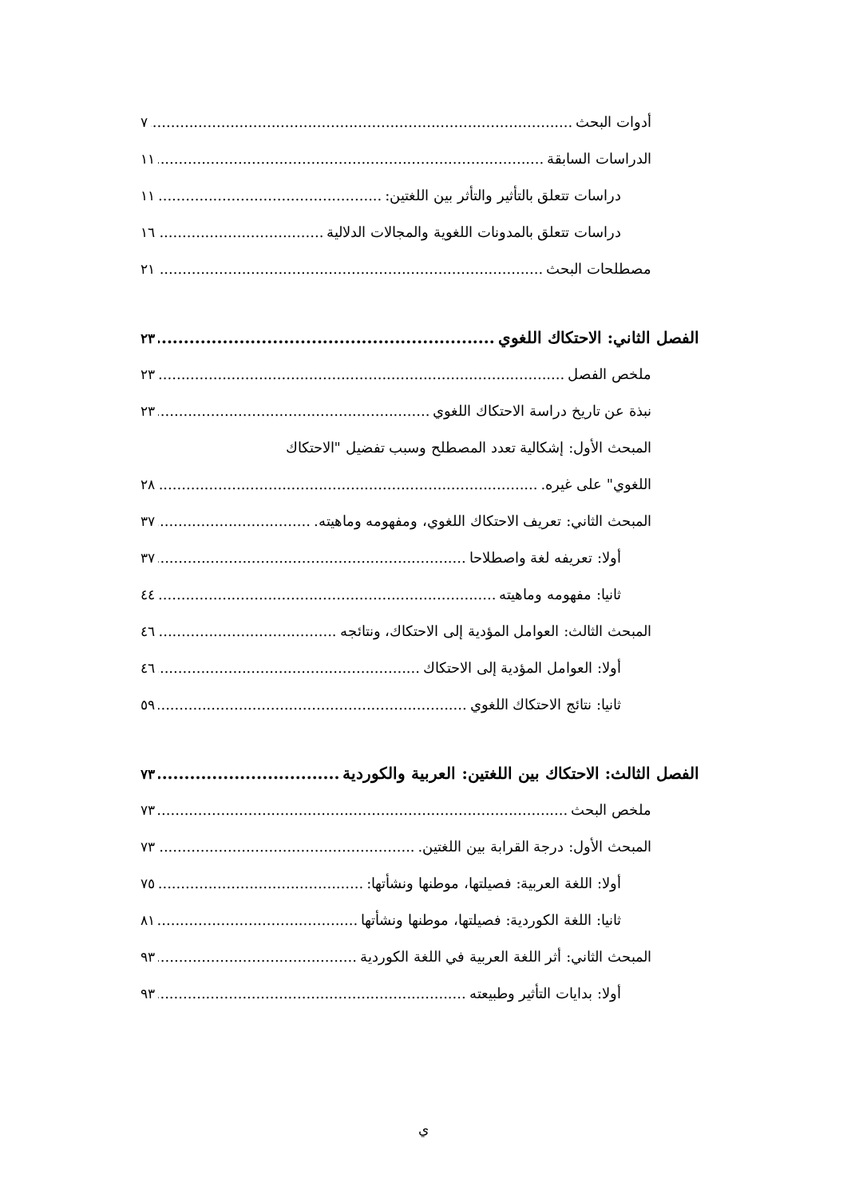أدوات البحث ٧
الدراسات السابقة ١١
دراسات تتعلق بالتأثير والتأثر بين اللغتين: ١١
دراسات تتعلق بالمدونات اللغوية والمجالات الدلالية ١٦
مصطلحات البحث ٢١
الفصل الثاني: الاحتكاك اللغوي ٢٣
ملخص الفصل ٢٣
نبذة عن تاريخ دراسة الاحتكاك اللغوي ٢٣
المبحث الأول: إشكالية تعدد المصطلح وسبب تفضيل "الاحتكاك
اللغوي" على غيره. ٢٨
المبحث الثاني: تعريف الاحتكاك اللغوي، ومفهومه وماهيته. ٣٧
أولا: تعريفه لغة واصطلاحا ٣٧
ثانيا: مفهومه وماهيته ٤٤
المبحث الثالث: العوامل المؤدية إلى الاحتكاك، ونتائجه ٤٦
أولا: العوامل المؤدية إلى الاحتكاك ٤٦
ثانيا: نتائج الاحتكاك اللغوي ٥٩
الفصل الثالث: الاحتكاك بين اللغتين: العربية والكوردية ٧٣
ملخص البحث ٧٣
المبحث الأول: درجة القرابة بين اللغتين. ٧٣
أولا: اللغة العربية: فصيلتها، موطنها ونشأتها: ٧٥
ثانيا: اللغة الكوردية: فصيلتها، موطنها ونشأتها ٨١
المبحث الثاني: أثر اللغة العربية في اللغة الكوردية ٩٣
أولا: بدايات التأثير وطبيعته ٩٣
ي